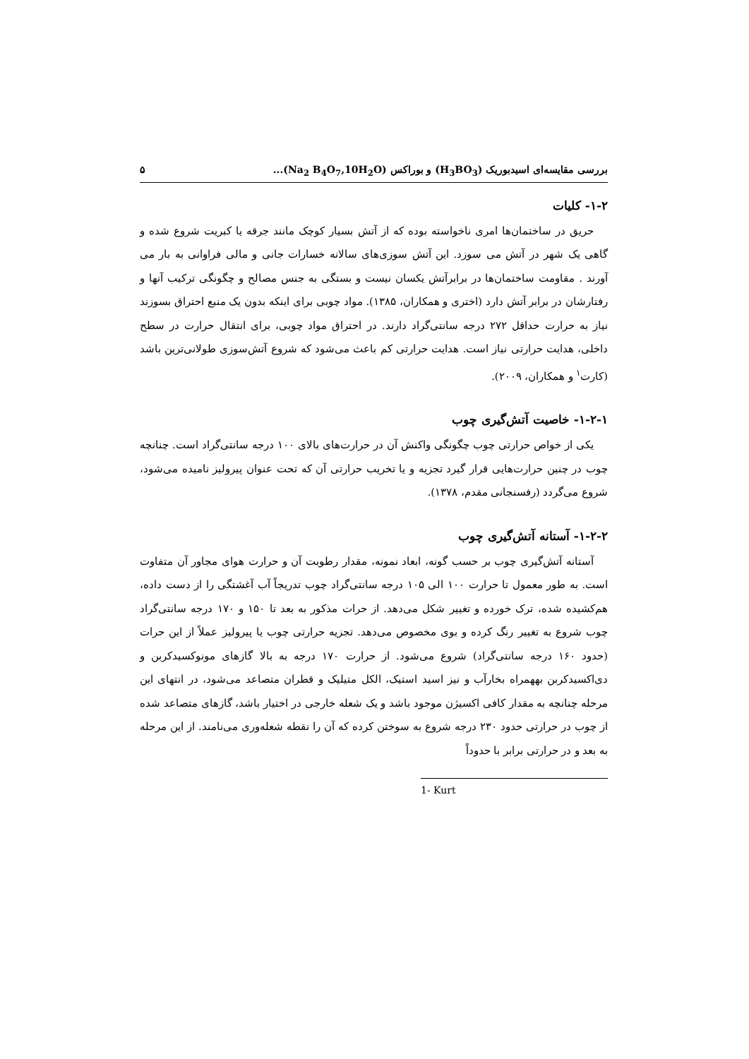بررسی مقایسه‌ای اسیدبوریک (H<sub>3</sub>BO<sub>3</sub>) و بوراکس (Na<sub>2</sub> B<sub>4</sub>O<sub>7</sub>,10H<sub>2</sub>O)... ۵
۱-۲- کلیات
حریق در ساختمان‌ها امری ناخواسته بوده که از آتش بسیار کوچک مانند جرقه یا کبریت شروع شده و گاهی یک شهر در آتش می سوزد. این آتش سوزی‌های سالانه خسارات جانی و مالی فراوانی به بار می آورند . مقاومت ساختمان‌ها در برابرآتش یکسان نیست و بستگی به جنس مصالح و چگونگی ترکیب آنها و رفتارشان در برابر آتش دارد (اختری و همکاران، ۱۳۸۵). مواد چوبی برای اینکه بدون یک منبع احتراق بسوزند نیاز به حرارت حداقل ۲۷۲ درجه سانتی‌گراد دارند. در احتراق مواد چوبی، برای انتقال حرارت در سطح داخلی، هدایت حرارتی نیاز است. هدایت حرارتی کم باعث می‌شود که شروع آتش‌سوزی طولانی‌ترین باشد (کارت<sup>۱</sup> و همکاران، ۲۰۰۹).
۱-۲-۱- خاصیت آتش‌گیری چوب
یکی از خواص حرارتی چوب چگونگی واکنش آن در حرارت‌های بالای ۱۰۰ درجه سانتی‌گراد است. چنانچه چوب در چنین حرارت‌هایی قرار گیرد تجزیه و یا تخریب حرارتی آن که تحت عنوان پیرولیز نامیده می‌شود، شروع می‌گردد (رفسنجانی مقدم، ۱۳۷۸).
۱-۲-۲- آستانه آتش‌گیری چوب
آستانه آتش‌گیری چوب بر حسب گونه، ابعاد نمونه، مقدار رطوبت آن و حرارت هوای مجاور آن متفاوت است. به طور معمول تا حرارت ۱۰۰ الی ۱۰۵ درجه سانتی‌گراد چوب تدریجاً آب آغشتگی را از دست داده، هم‌کشیده شده، ترک خورده و تغییر شکل می‌دهد. از حرات مذکور به بعد تا ۱۵۰ و ۱۷۰ درجه سانتی‌گراد چوب شروع به تغییر رنگ کرده و بوی مخصوص می‌دهد. تجزیه حرارتی چوب یا پیرولیز عملاً از این حرات (حدود ۱۶۰ درجه سانتی‌گراد) شروع می‌شود. از حرارت ۱۷۰ درجه به بالا گازهای مونوکسیدکربن و دی‌اکسیدکربن بههمراه بخارآب و نیز اسید استیک، الکل متیلیک و قطران متصاعد می‌شود، در انتهای این مرحله چنانچه به مقدار کافی اکسیژن موجود باشد و یک شعله خارجی در اختیار باشد، گازهای متصاعد شده از چوب در حرارتی حدود ۲۳۰ درجه شروع به سوختن کرده که آن را نقطه شعله‌وری می‌نامند. از این مرحله به بعد و در حرارتی برابر با حدوداً
1- Kurt